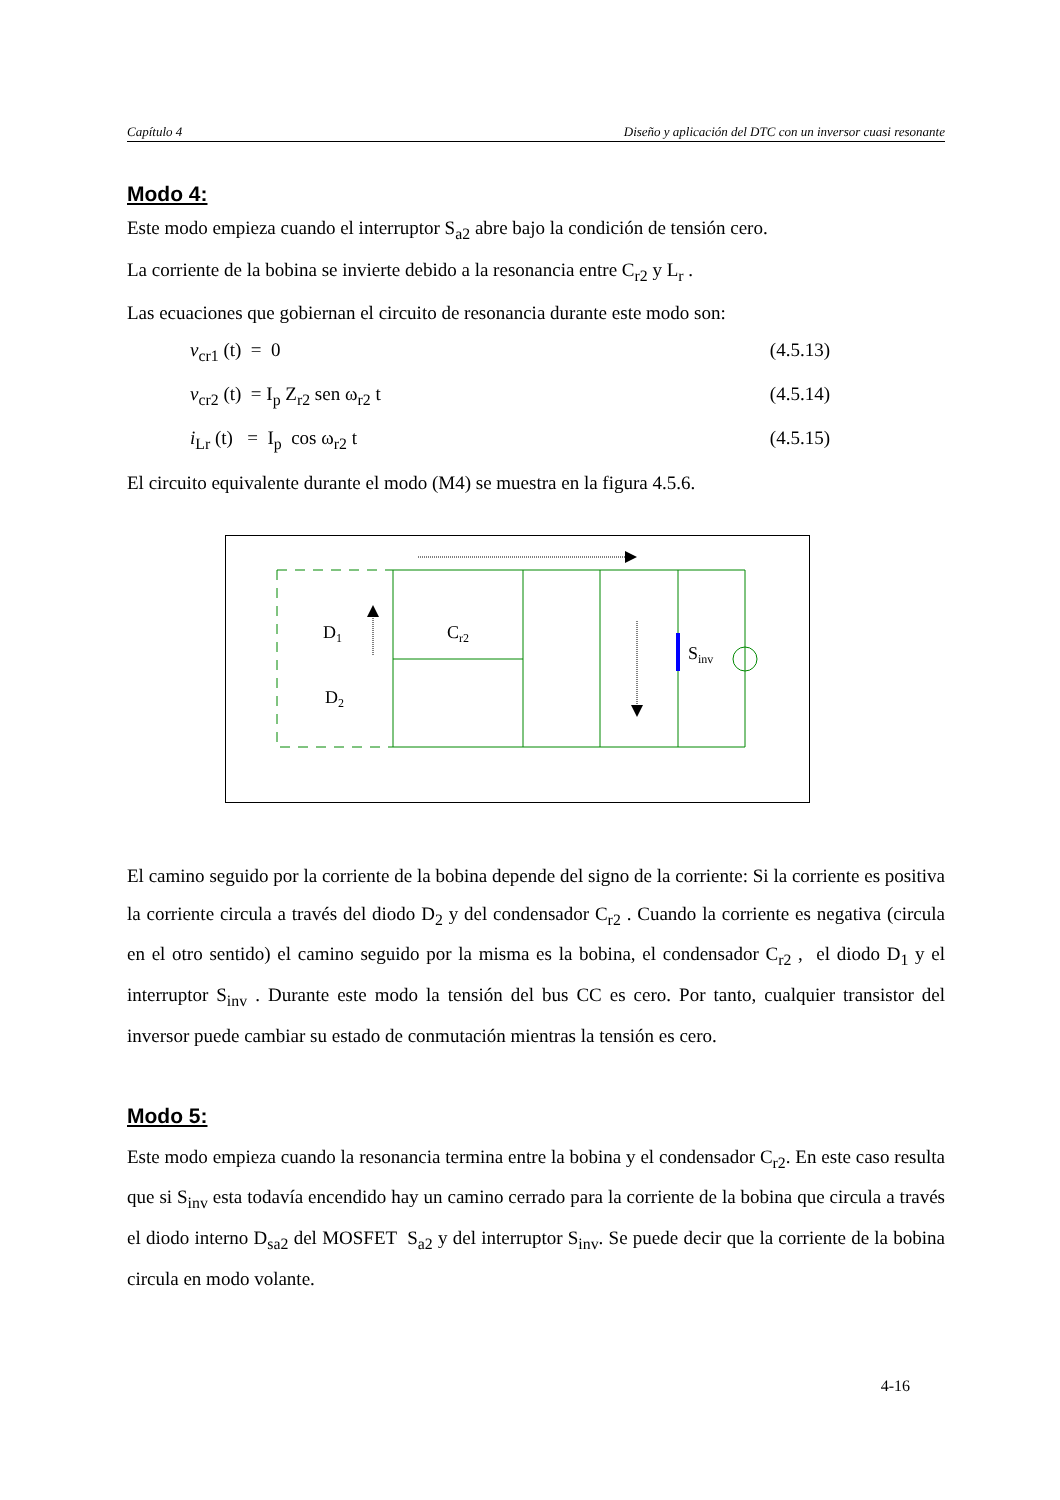Capítulo 4 Diseño y aplicación del DTC con un inversor cuasi resonante
Modo 4:
Este modo empieza cuando el interruptor S<sub>a2</sub> abre bajo la condición de tensión cero.
La corriente de la bobina se invierte debido a la resonancia entre C<sub>r2</sub> y L<sub>r</sub> .
Las ecuaciones que gobiernan el circuito de resonancia durante este modo son:
v<sub>cr1</sub> (t) = 0 (4.5.13)
v<sub>cr2</sub> (t) = I<sub>p</sub> Z<sub>r2</sub> sen ω<sub>r2</sub> t (4.5.14)
i<sub>Lr</sub> (t) = I<sub>p</sub> cos ω<sub>r2</sub> t (4.5.15)
El circuito equivalente durante el modo (M4) se muestra en la figura 4.5.6.
D1
D2
Cr2
Sinv
El camino seguido por la corriente de la bobina depende del signo de la corriente: Si la corriente es positiva la corriente circula a través del diodo D<sub>2</sub> y del condensador C<sub>r2</sub> . Cuando la corriente es negativa (circula en el otro sentido) el camino seguido por la misma es la bobina, el condensador C<sub>r2</sub> , el diodo D<sub>1</sub> y el interruptor S<sub>inv</sub> . Durante este modo la tensión del bus CC es cero. Por tanto, cualquier transistor del inversor puede cambiar su estado de conmutación mientras la tensión es cero.
Modo 5:
Este modo empieza cuando la resonancia termina entre la bobina y el condensador C<sub>r2</sub>. En este caso resulta que si S<sub>inv</sub> esta todavía encendido hay un camino cerrado para la corriente de la bobina que circula a través el diodo interno D<sub>sa2</sub> del MOSFET S<sub>a2</sub> y del interruptor S<sub>inv</sub>. Se puede decir que la corriente de la bobina circula en modo volante.
4-16